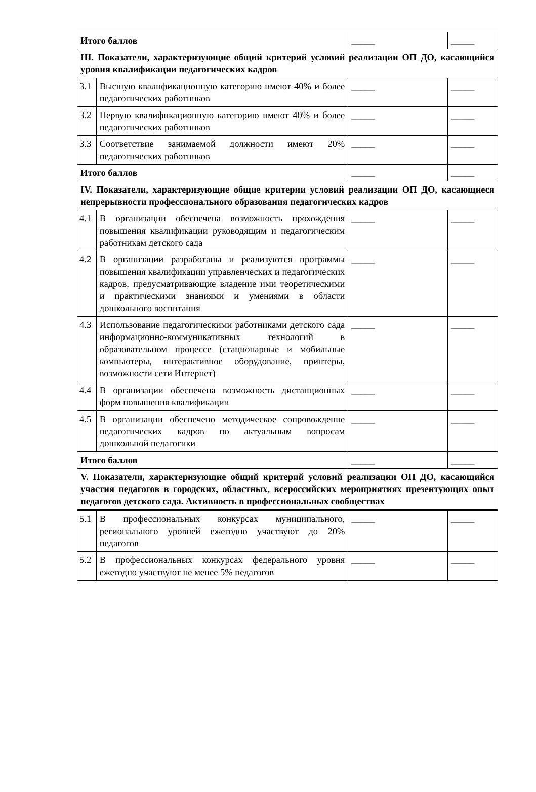| Итого баллов | | _____ | _____ |
| III. Показатели, характеризующие общий критерий условий реализации ОП ДО, касающийся уровня квалификации педагогических кадров | | | |
| 3.1 | Высшую квалификационную категорию имеют 40% и более педагогических работников | _____ | _____ |
| 3.2 | Первую квалификационную категорию имеют 40% и более педагогических работников | _____ | _____ |
| 3.3 | Соответствие занимаемой должности имеют 20% педагогических работников | _____ | _____ |
| Итого баллов | | _____ | _____ |
| IV. Показатели, характеризующие общие критерии условий реализации ОП ДО, касающиеся непрерывности профессионального образования педагогических кадров | | | |
| 4.1 | В организации обеспечена возможность прохождения повышения квалификации руководящим и педагогическим работникам детского сада | _____ | _____ |
| 4.2 | В организации разработаны и реализуются программы повышения квалификации управленческих и педагогических кадров, предусматривающие владение ими теоретическими и практическими знаниями и умениями в области дошкольного воспитания | _____ | _____ |
| 4.3 | Использование педагогическими работниками детского сада информационно-коммуникативных технологий в образовательном процессе (стационарные и мобильные компьютеры, интерактивное оборудование, принтеры, возможности сети Интернет) | _____ | _____ |
| 4.4 | В организации обеспечена возможность дистанционных форм повышения квалификации | _____ | _____ |
| 4.5 | В организации обеспечено методическое сопровождение педагогических кадров по актуальным вопросам дошкольной педагогики | _____ | _____ |
| Итого баллов | | _____ | _____ |
| V. Показатели, характеризующие общий критерий условий реализации ОП ДО, касающийся участия педагогов в городских, областных, всероссийских мероприятиях презентующих опыт педагогов детского сада. Активность в профессиональных сообществах | | | |
| 5.1 | В профессиональных конкурсах муниципального, регионального уровней ежегодно участвуют до 20% педагогов | _____ | _____ |
| 5.2 | В профессиональных конкурсах федерального уровня ежегодно участвуют не менее 5% педагогов | _____ | _____ |